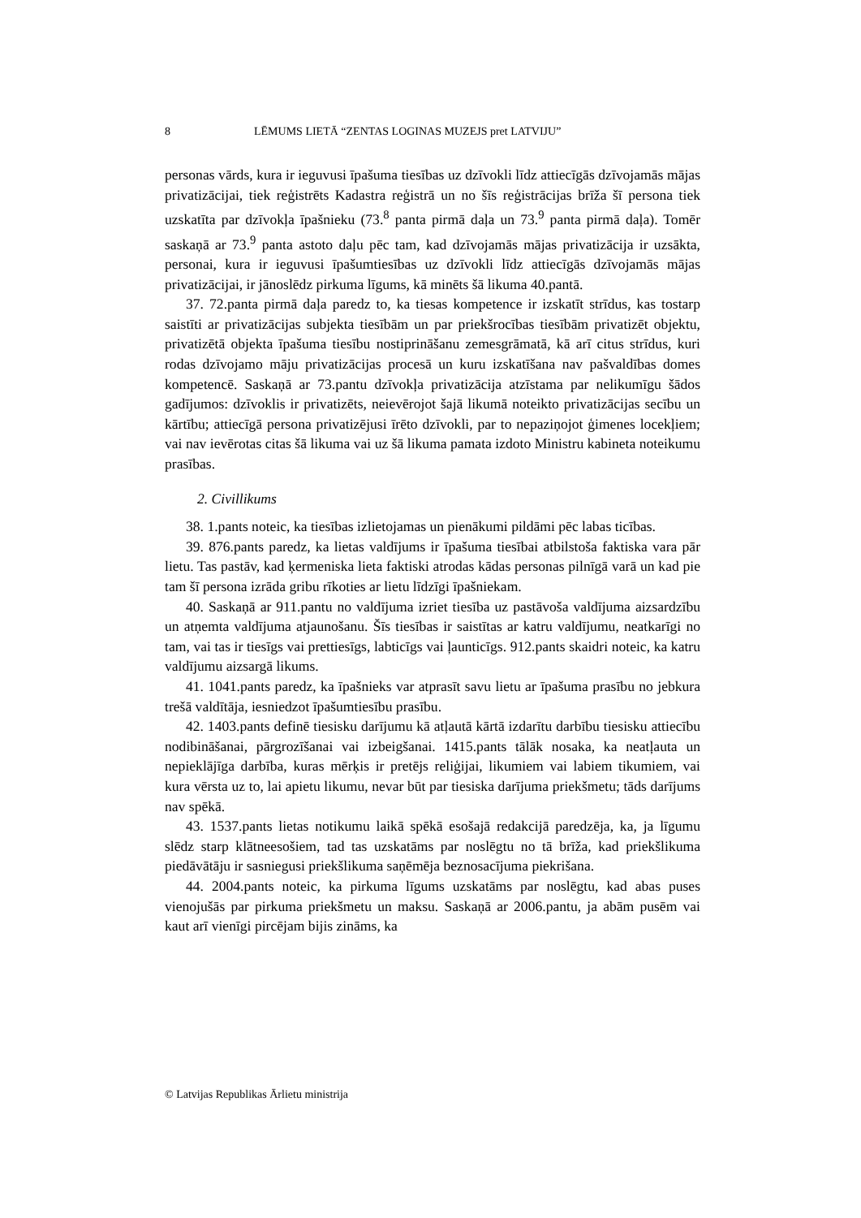8 LĒMUMS LIETĀ “ZENTAS LOGINAS MUZEJS pret LATVIJU”
personas vārds, kura ir ieguvusi īpašuma tiesības uz dzīvokli līdz attiecīgās dzīvojamās mājas privatizācijai, tiek reģistrēts Kadastra reģistrā un no šīs reģistrācijas brīža šī persona tiek uzskatīta par dzīvokļa īpašnieku (73.<sup>8</sup> panta pirmā daļa un 73.<sup>9</sup> panta pirmā daļa). Tomēr saskaņā ar 73.<sup>9</sup> panta astoto daļu pēc tam, kad dzīvojamās mājas privatizācija ir uzsākta, personai, kura ir ieguvusi īpašumtiesības uz dzīvokli līdz attiecīgās dzīvojamās mājas privatizācijai, ir jānoslēdz pirkuma līgums, kā minēts šā likuma 40.pantā.
37. 72.panta pirmā daļa paredz to, ka tiesas kompetence ir izskatīt strīdus, kas tostarp saistīti ar privatizācijas subjekta tiesībām un par priekšrocības tiesībām privatizēt objektu, privatizētā objekta īpašuma tiesību nostiprināšanu zemesgrāmatā, kā arī citus strīdus, kuri rodas dzīvojamo māju privatizācijas procesā un kuru izskatīšana nav pašvaldības domes kompetencē. Saskaņā ar 73.pantu dzīvokļa privatizācija atzīstama par nelikumīgu šādos gadījumos: dzīvoklis ir privatizēts, neievērojot šajā likumā noteikto privatizācijas secību un kārtību; attiecīgā persona privatizējusi īrēto dzīvokli, par to nepaziņojot ģimenes locekļiem; vai nav ievērotas citas šā likuma vai uz šā likuma pamata izdoto Ministru kabineta noteikumu prasības.
2. Civillikums
38. 1.pants noteic, ka tiesības izlietojamas un pienākumi pildāmi pēc labas ticības.
39. 876.pants paredz, ka lietas valdījums ir īpašuma tiesībai atbilstoša faktiska vara pār lietu. Tas pastāv, kad ķermeniska lieta faktiski atrodas kādas personas pilnīgā varā un kad pie tam šī persona izrāda gribu rīkoties ar lietu līdzīgi īpašniekam.
40. Saskaņā ar 911.pantu no valdījuma izriet tiesība uz pastāvoša valdījuma aizsardzību un atņemta valdījuma atjaunošanu. Šīs tiesības ir saistītas ar katru valdījumu, neatkarīgi no tam, vai tas ir tiesīgs vai prettiesīgs, labticīgs vai ļaunticīgs. 912.pants skaidri noteic, ka katru valdījumu aizsargā likums.
41. 1041.pants paredz, ka īpašnieks var atprasīt savu lietu ar īpašuma prasību no jebkura trešā valdītāja, iesniedzot īpašumtiesību prasību.
42. 1403.pants definē tiesisku darījumu kā atļautā kārtā izdarītu darbību tiesisku attiecību nodibināšanai, pārgrozīšanai vai izbeigšanai. 1415.pants tālāk nosaka, ka neatļauta un nepieklājīga darbība, kuras mērķis ir pretējs reliģijai, likumiem vai labiem tikumiem, vai kura vērsta uz to, lai apietu likumu, nevar būt par tiesiska darījuma priekšmetu; tāds darījums nav spēkā.
43. 1537.pants lietas notikumu laikā spēkā esošajā redakcijā paredzēja, ka, ja līgumu slēdz starp klātneesošiem, tad tas uzskatāms par noslēgtu no tā brīža, kad priekšlikuma piedāvātāju ir sasniegusi priekšlikuma saņēmēja beznosacījuma piekrišana.
44. 2004.pants noteic, ka pirkuma līgums uzskatāms par noslēgtu, kad abas puses vienojušās par pirkuma priekšmetu un maksu. Saskaņā ar 2006.pantu, ja abām pusēm vai kaut arī vienīgi pircējam bijis zināms, ka
© Latvijas Republikas Ārlietu ministrija